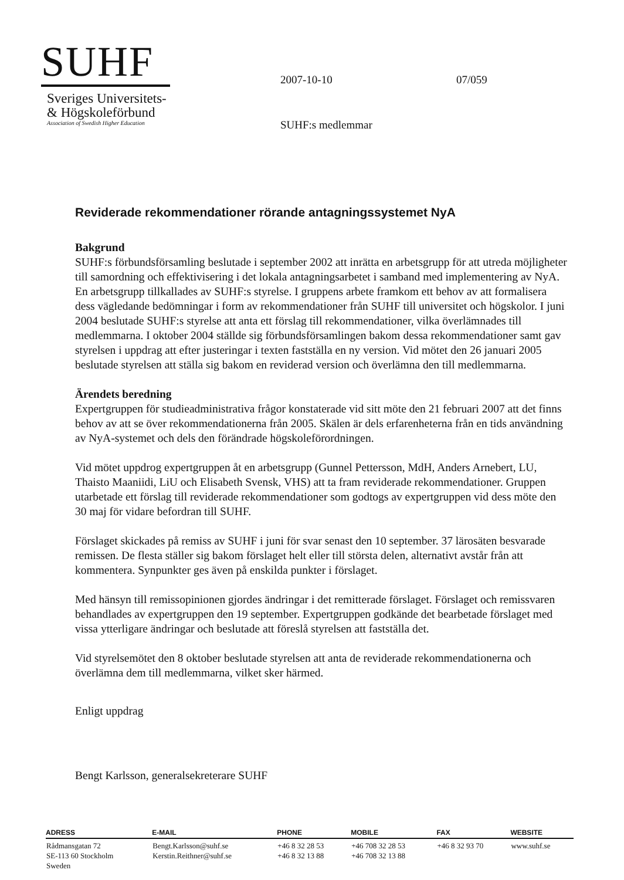SUHF
Sveriges Universitets-
& Högskoleförbund
Association of Swedish Higher Education
2007-10-10
SUHF:s medlemmar
07/059
Reviderade rekommendationer rörande antagningssystemet NyA
Bakgrund
SUHF:s förbundsförsamling beslutade i september 2002 att inrätta en arbetsgrupp för att utreda möjligheter till samordning och effektivisering i det lokala antagningsarbetet i samband med implementering av NyA. En arbetsgrupp tillkallades av SUHF:s styrelse. I gruppens arbete framkom ett behov av att formalisera dess vägledande bedömningar i form av rekommendationer från SUHF till universitet och högskolor. I juni 2004 beslutade SUHF:s styrelse att anta ett förslag till rekommendationer, vilka överlämnades till medlemmarna. I oktober 2004 ställde sig förbundsförsamlingen bakom dessa rekommendationer samt gav styrelsen i uppdrag att efter justeringar i texten fastställa en ny version. Vid mötet den 26 januari 2005 beslutade styrelsen att ställa sig bakom en reviderad version och överlämna den till medlemmarna.
Ärendets beredning
Expertgruppen för studieadministrativa frågor konstaterade vid sitt möte den 21 februari 2007 att det finns behov av att se över rekommendationerna från 2005. Skälen är dels erfarenheterna från en tids användning av NyA-systemet och dels den förändrade högskoleförordningen.
Vid mötet uppdrog expertgruppen åt en arbetsgrupp (Gunnel Pettersson, MdH, Anders Arnebert, LU, Thaisto Maaniidi, LiU och Elisabeth Svensk, VHS) att ta fram reviderade rekommendationer. Gruppen utarbetade ett förslag till reviderade rekommendationer som godtogs av expertgruppen vid dess möte den 30 maj för vidare befordran till SUHF.
Förslaget skickades på remiss av SUHF i juni för svar senast den 10 september. 37 lärosäten besvarade remissen. De flesta ställer sig bakom förslaget helt eller till största delen, alternativt avstår från att kommentera. Synpunkter ges även på enskilda punkter i förslaget.
Med hänsyn till remissopinionen gjordes ändringar i det remitterade förslaget. Förslaget och remissvaren behandlades av expertgruppen den 19 september. Expertgruppen godkände det bearbetade förslaget med vissa ytterligare ändringar och beslutade att föreslå styrelsen att fastställa det.
Vid styrelsemötet den 8 oktober beslutade styrelsen att anta de reviderade rekommendationerna och överlämna dem till medlemmarna, vilket sker härmed.
Enligt uppdrag
Bengt Karlsson, generalsekreterare SUHF
| ADRESS | E-MAIL | PHONE | MOBILE | FAX | WEBSITE |
| --- | --- | --- | --- | --- | --- |
| Rådmansgatan 72 SE-113 60 Stockholm Sweden | Bengt.Karlsson@suhf.se Kerstin.Reithner@suhf.se | +46 8 32 28 53 +46 8 32 13 88 | +46 708 32 28 53 +46 708 32 13 88 | +46 8 32 93 70 | www.suhf.se |